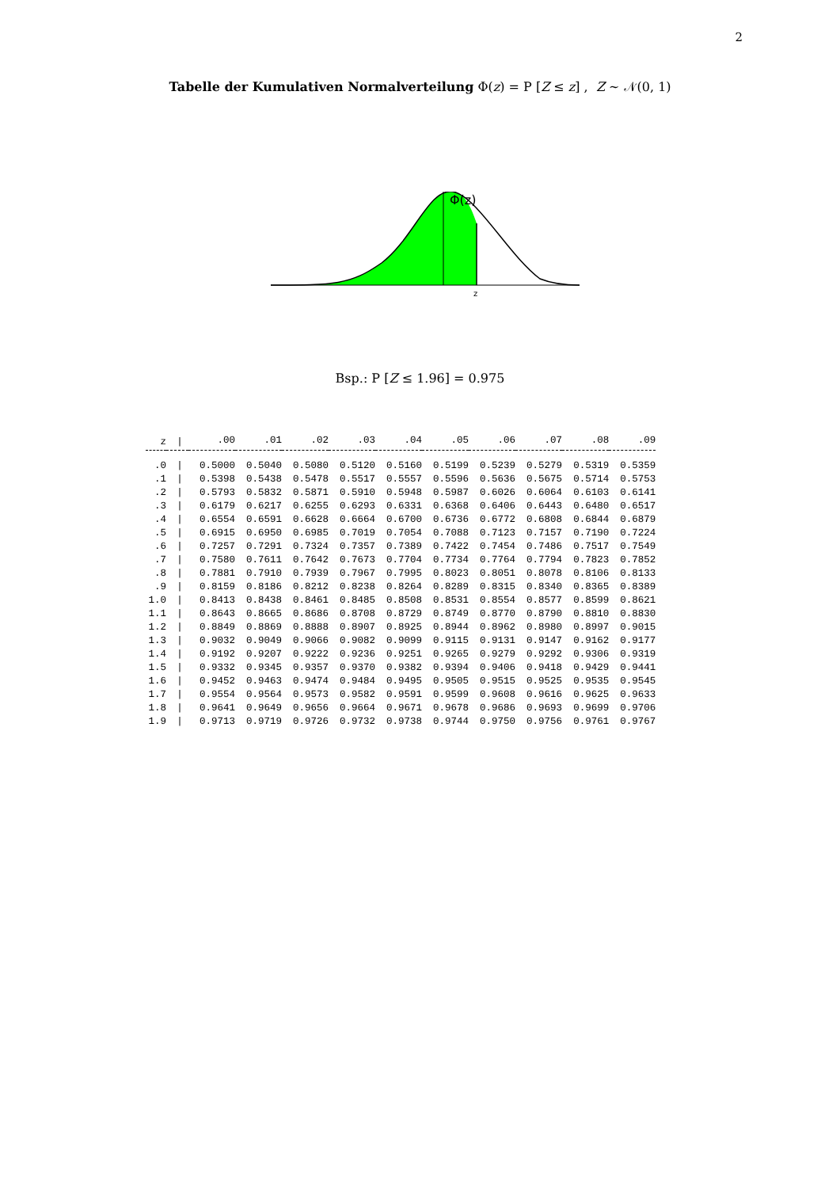2
Tabelle der Kumulativen Normalverteilung Φ(z) = P [Z ≤ z] , Z ∼ 𝒩(0, 1)
Φ(z)
z
Bsp.: P [Z ≤ 1.96] = 0.975
| z | / | .00 | .01 | .02 | .03 | .04 | .05 | .06 | .07 | .08 | .09 |
| --- | --- | --- | --- | --- | --- | --- | --- | --- | --- | --- | --- |
| .0 | / | 0.5000 | 0.5040 | 0.5080 | 0.5120 | 0.5160 | 0.5199 | 0.5239 | 0.5279 | 0.5319 | 0.5359 |
| .1 | / | 0.5398 | 0.5438 | 0.5478 | 0.5517 | 0.5557 | 0.5596 | 0.5636 | 0.5675 | 0.5714 | 0.5753 |
| .2 | / | 0.5793 | 0.5832 | 0.5871 | 0.5910 | 0.5948 | 0.5987 | 0.6026 | 0.6064 | 0.6103 | 0.6141 |
| .3 | / | 0.6179 | 0.6217 | 0.6255 | 0.6293 | 0.6331 | 0.6368 | 0.6406 | 0.6443 | 0.6480 | 0.6517 |
| .4 | / | 0.6554 | 0.6591 | 0.6628 | 0.6664 | 0.6700 | 0.6736 | 0.6772 | 0.6808 | 0.6844 | 0.6879 |
| .5 | / | 0.6915 | 0.6950 | 0.6985 | 0.7019 | 0.7054 | 0.7088 | 0.7123 | 0.7157 | 0.7190 | 0.7224 |
| .6 | / | 0.7257 | 0.7291 | 0.7324 | 0.7357 | 0.7389 | 0.7422 | 0.7454 | 0.7486 | 0.7517 | 0.7549 |
| .7 | / | 0.7580 | 0.7611 | 0.7642 | 0.7673 | 0.7704 | 0.7734 | 0.7764 | 0.7794 | 0.7823 | 0.7852 |
| .8 | / | 0.7881 | 0.7910 | 0.7939 | 0.7967 | 0.7995 | 0.8023 | 0.8051 | 0.8078 | 0.8106 | 0.8133 |
| .9 | / | 0.8159 | 0.8186 | 0.8212 | 0.8238 | 0.8264 | 0.8289 | 0.8315 | 0.8340 | 0.8365 | 0.8389 |
| 1.0 | / | 0.8413 | 0.8438 | 0.8461 | 0.8485 | 0.8508 | 0.8531 | 0.8554 | 0.8577 | 0.8599 | 0.8621 |
| 1.1 | / | 0.8643 | 0.8665 | 0.8686 | 0.8708 | 0.8729 | 0.8749 | 0.8770 | 0.8790 | 0.8810 | 0.8830 |
| 1.2 | / | 0.8849 | 0.8869 | 0.8888 | 0.8907 | 0.8925 | 0.8944 | 0.8962 | 0.8980 | 0.8997 | 0.9015 |
| 1.3 | / | 0.9032 | 0.9049 | 0.9066 | 0.9082 | 0.9099 | 0.9115 | 0.9131 | 0.9147 | 0.9162 | 0.9177 |
| 1.4 | / | 0.9192 | 0.9207 | 0.9222 | 0.9236 | 0.9251 | 0.9265 | 0.9279 | 0.9292 | 0.9306 | 0.9319 |
| 1.5 | / | 0.9332 | 0.9345 | 0.9357 | 0.9370 | 0.9382 | 0.9394 | 0.9406 | 0.9418 | 0.9429 | 0.9441 |
| 1.6 | / | 0.9452 | 0.9463 | 0.9474 | 0.9484 | 0.9495 | 0.9505 | 0.9515 | 0.9525 | 0.9535 | 0.9545 |
| 1.7 | / | 0.9554 | 0.9564 | 0.9573 | 0.9582 | 0.9591 | 0.9599 | 0.9608 | 0.9616 | 0.9625 | 0.9633 |
| 1.8 | / | 0.9641 | 0.9649 | 0.9656 | 0.9664 | 0.9671 | 0.9678 | 0.9686 | 0.9693 | 0.9699 | 0.9706 |
| 1.9 | / | 0.9713 | 0.9719 | 0.9726 | 0.9732 | 0.9738 | 0.9744 | 0.9750 | 0.9756 | 0.9761 | 0.9767 |